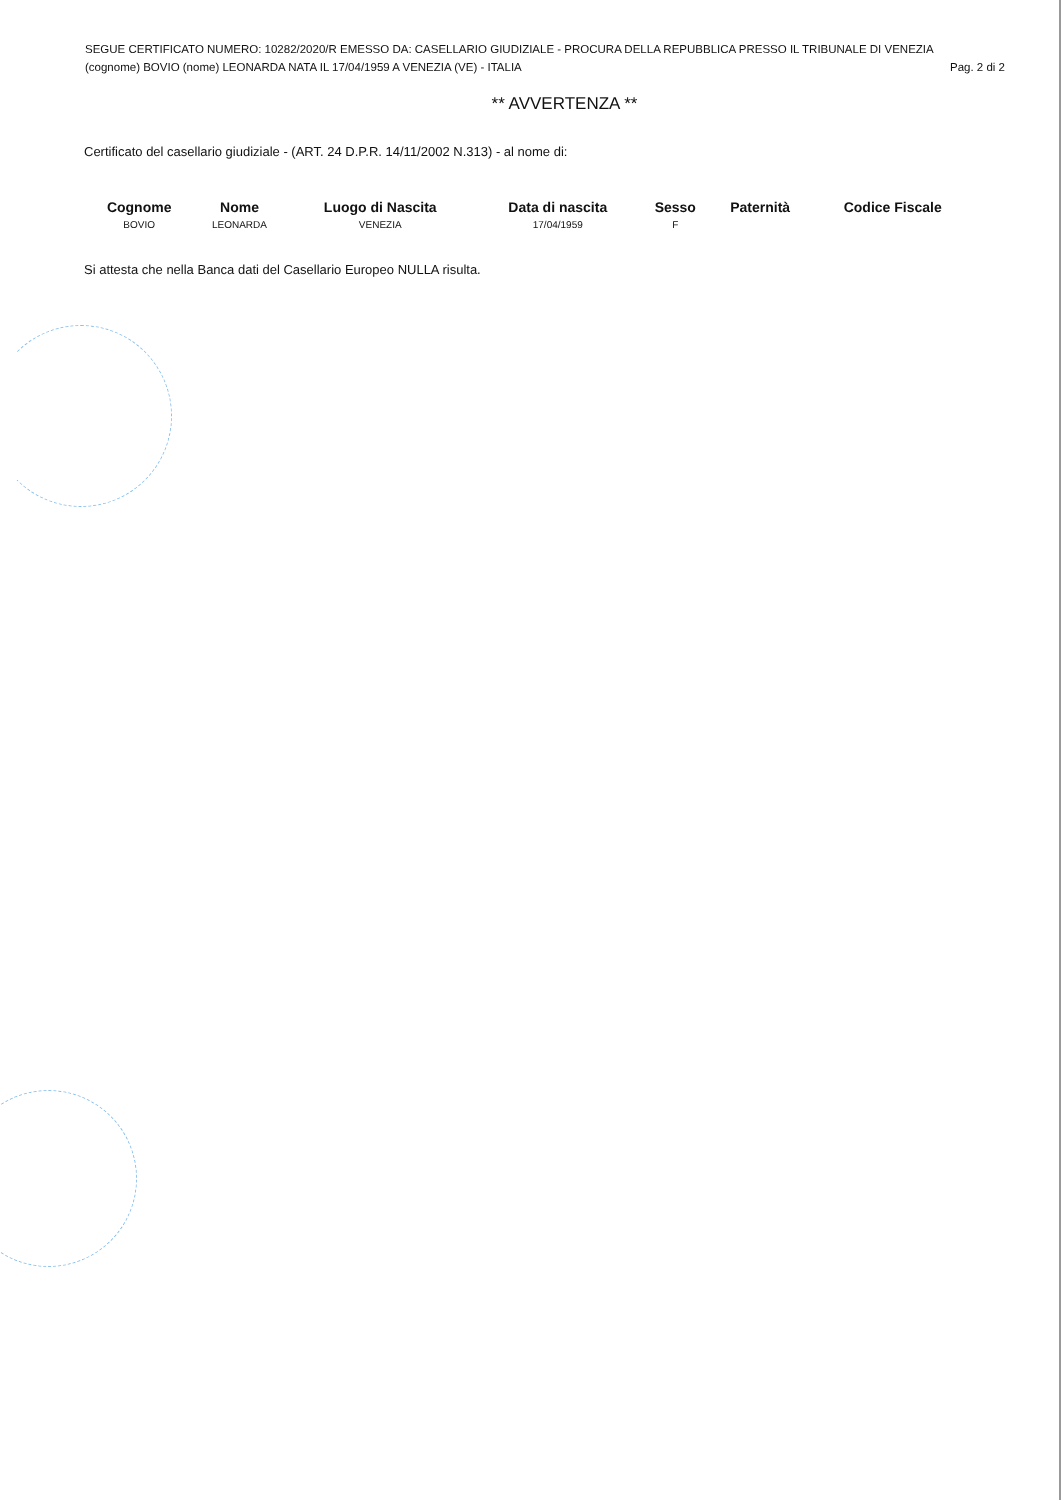SEGUE CERTIFICATO NUMERO: 10282/2020/R EMESSO DA: CASELLARIO GIUDIZIALE - PROCURA DELLA REPUBBLICA PRESSO IL TRIBUNALE DI VENEZIA
(cognome) BOVIO (nome) LEONARDA NATA IL 17/04/1959 A VENEZIA (VE) - ITALIA Pag. 2 di 2
** AVVERTENZA **
Certificato del casellario giudiziale - (ART. 24 D.P.R. 14/11/2002 N.313) - al nome di:
| Cognome | Nome | Luogo di Nascita | Data di nascita | Sesso | Paternità | Codice Fiscale |
| --- | --- | --- | --- | --- | --- | --- |
| BOVIO | LEONARDA | VENEZIA | 17/04/1959 | F | | |
Si attesta che nella Banca dati del Casellario Europeo NULLA risulta.